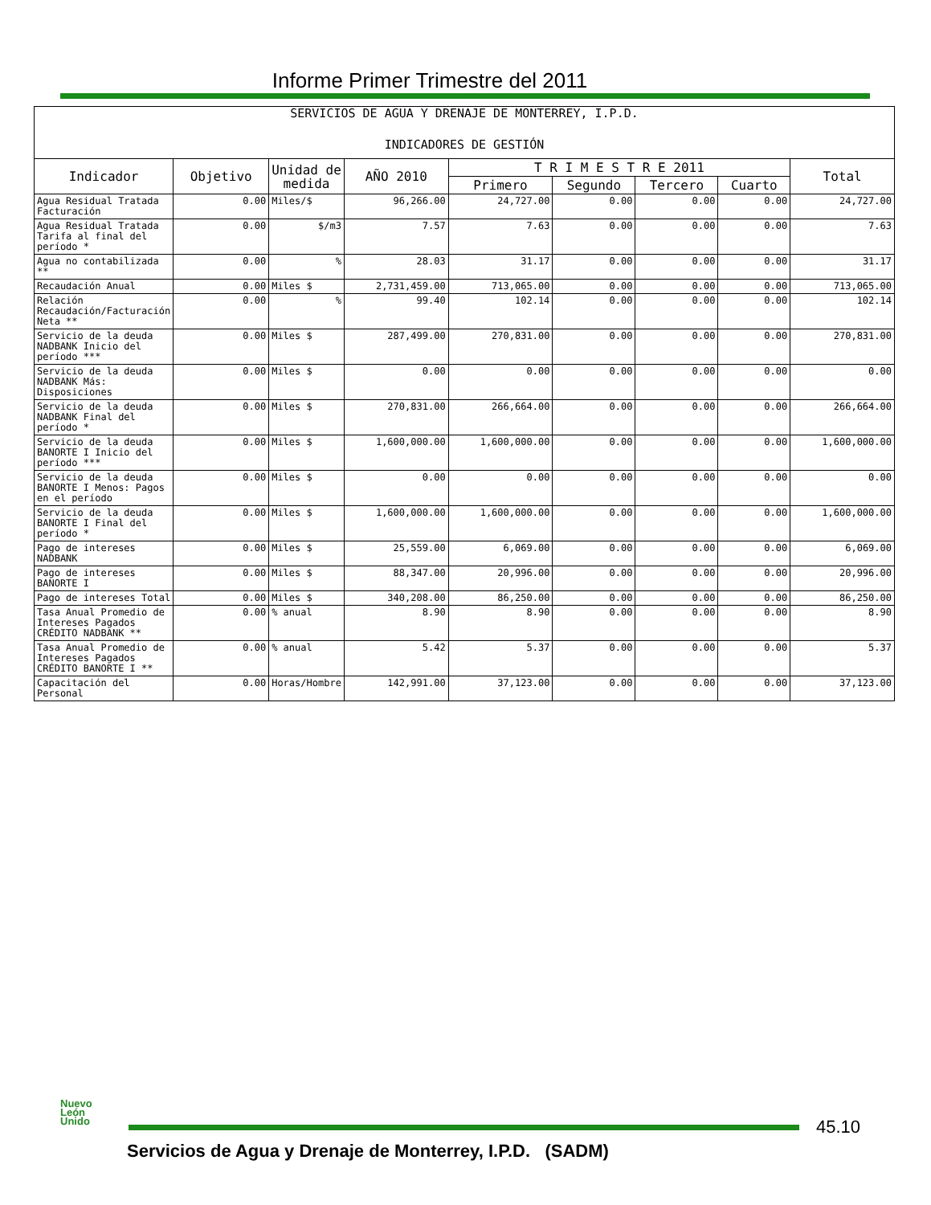Informe Primer Trimestre del 2011
| SERVICIOS DE AGUA Y DRENAJE DE MONTERREY, I.P.D. INDICADORES DE GESTIÓN | | | | | | | | |
| Indicador | Objetivo | Unidad de medida | AÑO 2010 | T R I M E S T R E 2011 | | | | Total |
| | | | | Primero | Segundo | Tercero | Cuarto | |
| Agua Residual Tratada Facturación | 0.00 | Miles/$ | 96,266.00 | 24,727.00 | 0.00 | 0.00 | 0.00 | 24,727.00 |
| Agua Residual Tratada Tarifa al final del período * | 0.00 | $/m3 | 7.57 | 7.63 | 0.00 | 0.00 | 0.00 | 7.63 |
| Agua no contabilizada ** | 0.00 | % | 28.03 | 31.17 | 0.00 | 0.00 | 0.00 | 31.17 |
| Recaudación Anual | 0.00 | Miles $ | 2,731,459.00 | 713,065.00 | 0.00 | 0.00 | 0.00 | 713,065.00 |
| Relación Recaudación/Facturación Neta ** | 0.00 | % | 99.40 | 102.14 | 0.00 | 0.00 | 0.00 | 102.14 |
| Servicio de la deuda NADBANK Inicio del período *** | 0.00 | Miles $ | 287,499.00 | 270,831.00 | 0.00 | 0.00 | 0.00 | 270,831.00 |
| Servicio de la deuda NADBANK Más: Disposiciones | 0.00 | Miles $ | 0.00 | 0.00 | 0.00 | 0.00 | 0.00 | 0.00 |
| Servicio de la deuda NADBANK Final del período * | 0.00 | Miles $ | 270,831.00 | 266,664.00 | 0.00 | 0.00 | 0.00 | 266,664.00 |
| Servicio de la deuda BANORTE I Inicio del período *** | 0.00 | Miles $ | 1,600,000.00 | 1,600,000.00 | 0.00 | 0.00 | 0.00 | 1,600,000.00 |
| Servicio de la deuda BANORTE I Menos: Pagos en el período | 0.00 | Miles $ | 0.00 | 0.00 | 0.00 | 0.00 | 0.00 | 0.00 |
| Servicio de la deuda BANORTE I Final del período * | 0.00 | Miles $ | 1,600,000.00 | 1,600,000.00 | 0.00 | 0.00 | 0.00 | 1,600,000.00 |
| Pago de intereses NADBANK | 0.00 | Miles $ | 25,559.00 | 6,069.00 | 0.00 | 0.00 | 0.00 | 6,069.00 |
| Pago de intereses BANORTE I | 0.00 | Miles $ | 88,347.00 | 20,996.00 | 0.00 | 0.00 | 0.00 | 20,996.00 |
| Pago de intereses Total | 0.00 | Miles $ | 340,208.00 | 86,250.00 | 0.00 | 0.00 | 0.00 | 86,250.00 |
| Tasa Anual Promedio de Intereses Pagados CRÉDITO NADBANK ** | 0.00 | % anual | 8.90 | 8.90 | 0.00 | 0.00 | 0.00 | 8.90 |
| Tasa Anual Promedio de Intereses Pagados CRÉDITO BANORTE I ** | 0.00 | % anual | 5.42 | 5.37 | 0.00 | 0.00 | 0.00 | 5.37 |
| Capacitación del Personal | 0.00 | Horas/Hombre | 142,991.00 | 37,123.00 | 0.00 | 0.00 | 0.00 | 37,123.00 |
Nuevo
León
Unido
45.10
Servicios de Agua y Drenaje de Monterrey, I.P.D. (SADM)